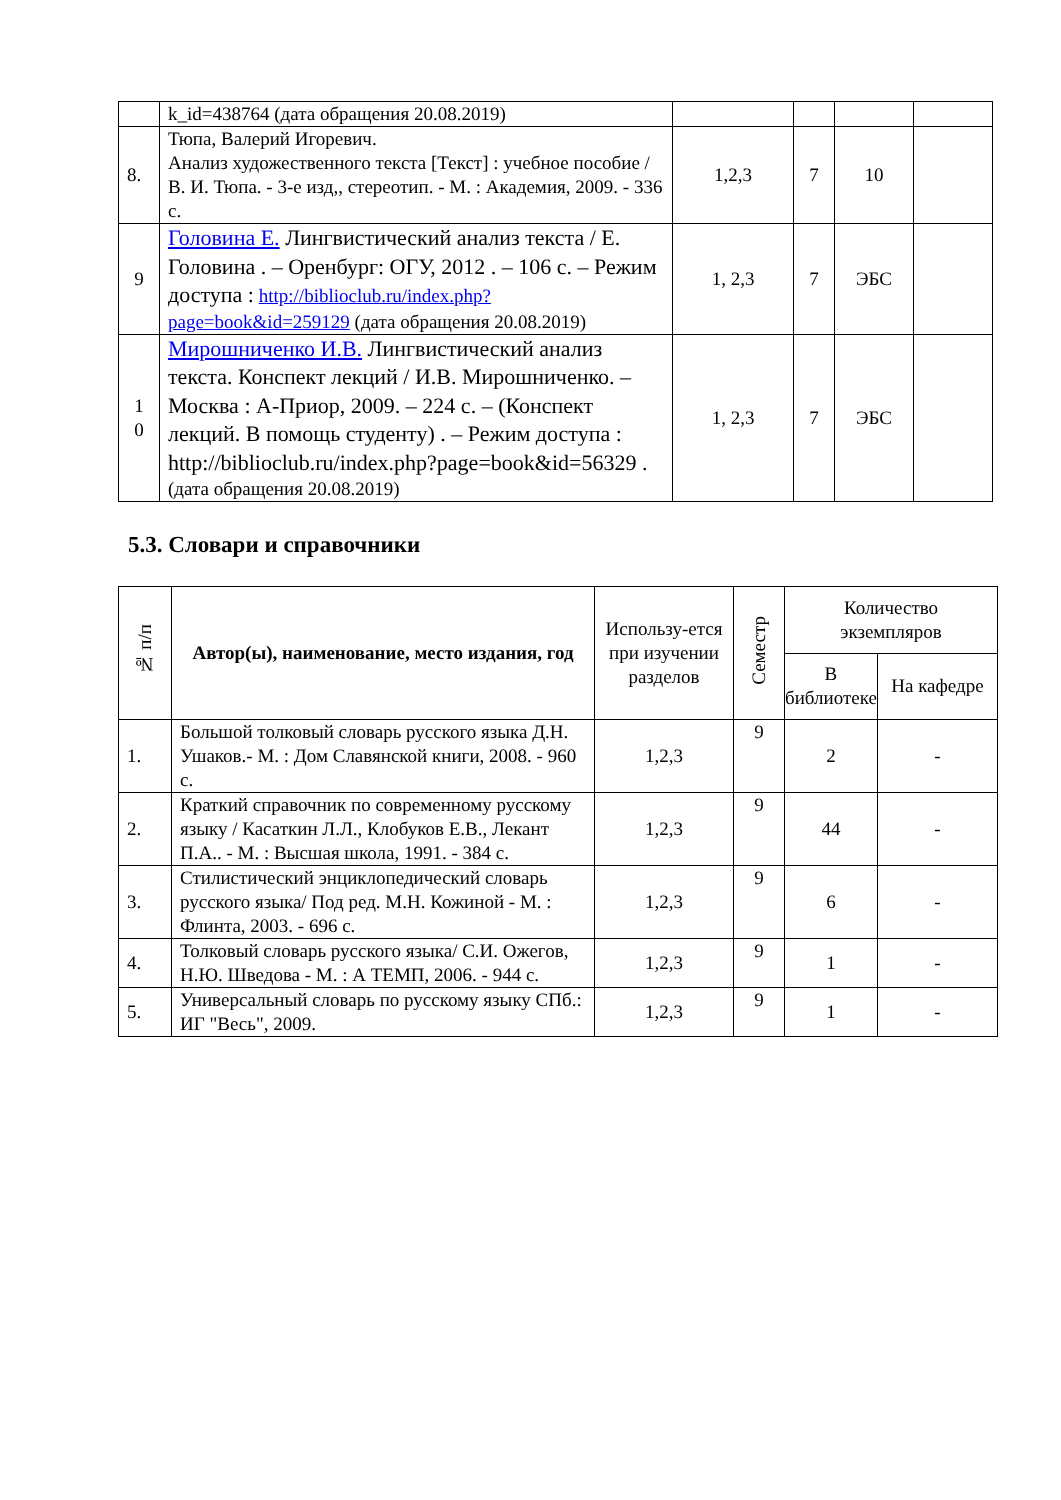| | k_id=438764 (дата обращения 20.08.2019) | | | | |
| 8. | Тюпа, Валерий Игоревич. Анализ художественного текста [Текст] : учебное пособие / В. И. Тюпа. - 3-е изд,, стереотип. - М. : Академия, 2009. - 336 с. | 1,2,3 | 7 | 10 | |
| 9 | Головина Е. Лингвистический анализ текста / Е. Головина . – Оренбург: ОГУ, 2012 . – 106 с. – Режим доступа : http://biblioclub.ru/index.php?page=book&id=259129 (дата обращения 20.08.2019) | 1, 2,3 | 7 | ЭБС | |
| 1 0 | Мирошниченко И.В. Лингвистический анализ текста. Конспект лекций / И.В. Мирошниченко. – Москва : А-Приор, 2009. – 224 с. – (Конспект лекций. В помощь студенту) . – Режим доступа : http://biblioclub.ru/index.php?page=book&id=56329 . (дата обращения 20.08.2019) | 1, 2,3 | 7 | ЭБС | |
5.3. Словари и справочники
| № п/п | Автор(ы), наименование, место издания, год | Использу-ется при изучении разделов | Семестр | Количество экземпляров | |
| --- | --- | --- | --- | --- | --- |
| | | | | В библиотеке | На кафедре |
| 1. | Большой толковый словарь русского языка Д.Н. Ушаков.- М. : Дом Славянской книги, 2008. - 960 с. | 1,2,3 | 9 | 2 | - |
| 2. | Краткий справочник по современному русскому языку / Касаткин Л.Л., Клобуков Е.В., Лекант П.А.. - М. : Высшая школа, 1991. - 384 с. | 1,2,3 | 9 | 44 | - |
| 3. | Стилистический энциклопедический словарь русского языка/ Под ред. М.Н. Кожиной - М. : Флинта, 2003. - 696 с. | 1,2,3 | 9 | 6 | - |
| 4. | Толковый словарь русского языка/ С.И. Ожегов, Н.Ю. Шведова - М. : А ТЕМП, 2006. - 944 с. | 1,2,3 | 9 | 1 | - |
| 5. | Универсальный словарь по русскому языку СПб.: ИГ "Весь", 2009. | 1,2,3 | 9 | 1 | - |